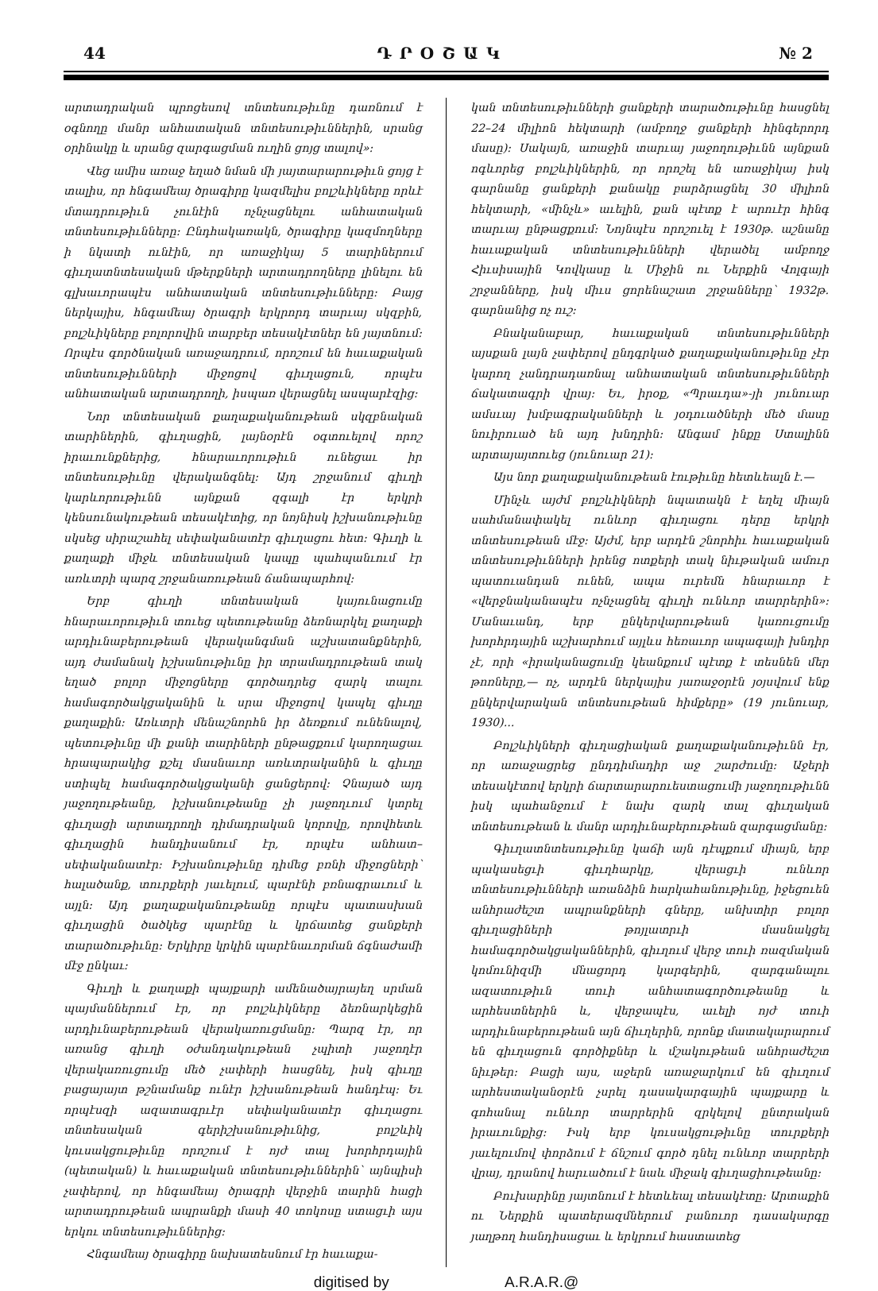44 ԴՐՕՇԱԿ № 2
արտադրական պրոցեսով տնտեսութիւնը դառնում է օգնողը մանր անհատական տնտեսութիւններին, սրանց օրինակը և սրանց զարգացման ուղին ցոյց տալով»:
Վեց ամիս առաջ եղած նման մի յայտարարութիւն ցոյց է տալիս, որ հնգամեայ ծրագիրը կազմելիս բոլշևիկները որևէ մտադրութիւն չունէին ոչնչացնելու անհատական տնտեսութիւնները: Ընդհակառակն, ծրագիրը կազմողները ի նկատի ունէին, որ առաջիկայ 5 տարիներում գիւղատնտեսական մթերքների արտադրողները լինելու են գլխաւորապէս անհատական տնտեսութիւնները: Բայց ներկայիս, հնգամեայ ծրագրի երկրորդ տարւայ սկզբին, բոլշևիկները բոլորովին տարբեր տեսակէտներ են յայտնում: Որպէս գործնական առաջադրում, որոշում են հաւաքական տնտեսութիւնների միջոցով գիւղացուն, որպէս անհատական արտադրողի, իսպառ վերացնել ասպարէզից:
Նոր տնտեսական քաղաքականութեան սկզբնական տարիներին, գիւղացին, լայնօրէն օգտուելով որոշ իրաւունքներից, հնարաւորութիւն ունեցաւ իր տնտեսութիւնը վերականգնել: Այդ շրջանում գիւղի կարևորութիւնն այնքան զգալի էր երկրի կենսունակութեան տեսակէտից, որ նոյնիսկ իշխանութիւնը սկսեց սիրաշահել սեփականատէր գիւղացու հետ: Գիւղի և քաղաքի միջև տնտեսական կապը պահպանւում էր առևտրի պարզ շրջանառութեան ճանապարհով:
Երբ գիւղի տնտեսական կայունացումը հնարաւորութիւն տուեց պետութեանը ձեռնարկել քաղաքի արդիւնաբերութեան վերականգման աշխատանքներին, այդ ժամանակ իշխանութիւնը իր տրամադրութեան տակ եղած բոլոր միջոցները գործադրեց զարկ տալու համագործակցականին և սրա միջոցով կապել գիւղը քաղաքին: Առևտրի մենաշնորհն իր ձեռքում ունենալով, պետութիւնը մի քանի տարիների ընթացքում կարողացաւ հրապարակից քշել մասնաւոր առևտրականին և գիւղը ստիպել համագործակցականի ցանցերով: Չնայած այդ յաջողութեանը, իշխանութեանը չի յաջողւում կտրել գիւղացի արտադրողի դիմադրական կորովը, որովհետև գիւղացին հանդիսանում էր, որպէս անհատ–սեփականատէր: Իշխանութիւնը դիմեց բռնի միջոցների՝ հալածանք, տուրքերի յաւելում, պարէնի բռնագրաւում և այլն: Այդ քաղաքականութեանը որպէս պատասխան գիւղացին ծածկեց պարէնը և կրճատեց ցանքերի տարածութիւնը: Երկիրը կրկին պարէնաւորման ճգնաժամի մէջ ընկաւ:
Գիւղի և քաղաքի պայքարի ամենածայրայեղ սրման պայմաններում էր, որ բոլշևիկները ձեռնարկեցին արդիւնաբերութեան վերակառուցմանը: Պարզ էր, որ առանց գիւղի օժանդակութեան չպիտի յաջողէր վերակառուցումը մեծ չափերի հասցնել, իսկ գիւղը բացայայտ թշնամանք ունէր իշխանութեան հանդէպ: Եւ որպէսզի ազատագրւէր սեփականատէր գիւղացու տնտեսական գերիշխանութիւնից, բոլշևիկ կուսակցութիւնը որոշում է ոյժ տալ խորհրդային (պետական) և հաւաքական տնտեսութիւններին՝ այնպիսի չափերով, որ հնգամեայ ծրագրի վերջին տարին հացի արտադրութեան ապրանքի մասի 40 տոկոսը ստացւի այս երկու տնտեսութիւններից:
Հնգամեայ ծրագիրը նախատեսնում էր հաւաքա-
կան տնտեսութիւնների ցանքերի տարածութիւնը հասցնել 22–24 միլիոն հեկտարի (ամբողջ ցանքերի հինգերորդ մասը): Սակայն, առաջին տարւայ յաջողութիւնն այնքան ոգևորեց բոլշևիկներին, որ որոշել են առաջիկայ իսկ գարնանը ցանքերի քանակը բարձրացնել 30 միլիոն հեկտարի, «մինչև» աւելին, քան պէտք է արուէր հինգ տարւայ ընթացքում: Նոյնպէս որոշուել է 1930թ. աշնանը հաւաքական տնտեսութիւնների վերածել ամբողջ Հիւսիսային Կովկասը և Միջին ու Ներքին Վոլգայի շրջանները, իսկ միւս ցորենաշատ շրջանները՝ 1932թ. գարնանից ոչ ուշ:
Բնականաբար, հաւաքական տնտեսութիւնների այսքան լայն չափերով ընդգրկած քաղաքականութիւնը չէր կարող չանդրադառնալ անհատական տնտեսութիւնների ճակատագրի վրայ: Եւ, իրօք, «Պրաւդա»-յի յունուար ամսւայ խմբագրականների և յօդուածների մեծ մասը նուիրուած են այդ խնդրին: Անգամ ինքը Ստալինն արտայայտուեց (յունուար 21):
Այս նոր քաղաքականութեան էութիւնը հետևեալն է.—
Մինչև այժմ բոլշևիկների նպատակն է եղել միայն սահմանափակել ունևոր գիւղացու դերը երկրի տնտեսութեան մէջ: Այժմ, երբ արդէն շնորհիւ հաւաքական տնտեսութիւնների իրենց ոտքերի տակ նիւթական ամուր պատուանդան ունեն, ապա ուրեմն հնարաւոր է «վերջնականապէս ոչնչացնել գիւղի ունևոր տարրերին»: Մանաւանդ, երբ ընկերվարութեան կառուցումը խորհրդային աշխարհում այլևս հեռաւոր ապագայի խնդիր չէ, որի «իրականացումը կեանքում պէտք է տեսնեն մեր թոռները,— ոչ, արդէն ներկայիս յառաջօրէն յօյսվում ենք ընկերվարական տնտեսութեան հիմքերը» (19 յունուար, 1930)...
Բոլշևիկների գիւղացիական քաղաքականութիւնն էր, որ առաջացրեց ընդդիմադիր աջ շարժումը: Աջերի տեսակէտով երկրի ճարտարարուեստացումի յաջողութիւնն իսկ պահանջում է նախ զարկ տալ գիւղական տնտեսութեան և մանր արդիւնաբերութեան զարգացմանը:
Գիւղատնտեսութիւնը կաճի այն դէպքում միայն, երբ պակասեցւի գիւղհարկը, վերացւի ունևոր տնտեսութիւնների առանձին հարկահանութիւնը, իջեցուեն անհրաժեշտ ապրանքների գները, անխտիր բոլոր գիւղացիների թոյլատրւի մասնակցել համագործակցականներին, գիւղում վերջ տուի ռազմական կոմունիզմի մնացորդ կարգերին, զարգանալու ազատութիւն տուի անհատագործութեանը և արհեստներին և, վերջապէս, աւելի ոյժ տուի արդիւնաբերութեան այն ճիւղերին, որոնք մատակարարում են գիւղացուն գործիքներ և մշակութեան անհրաժեշտ նիւթեր: Բացի այս, աջերն առաջարկում են գիւղում արհեստականօրէն չսրել դասակարգային պայքարը և գոհանալ ունևոր տարրերին զրկելով ընտրական իրաւունքից: Իսկ երբ կուսակցութիւնը տուրքերի յաւելումով փորձում է ճնշում գործ դնել ունևոր տարրերի վրայ, դրանով հարւածում է նաև միջակ գիւղացիութեանը:
Բուխարինը յայտնում է հետևեալ տեսակէտը: Արտաքին ու Ներքին պատերազմներում բանուոր դասակարգը յաղթող հանդիսացաւ և երկրում հաստատեց
digitised by A.R.A.R.@